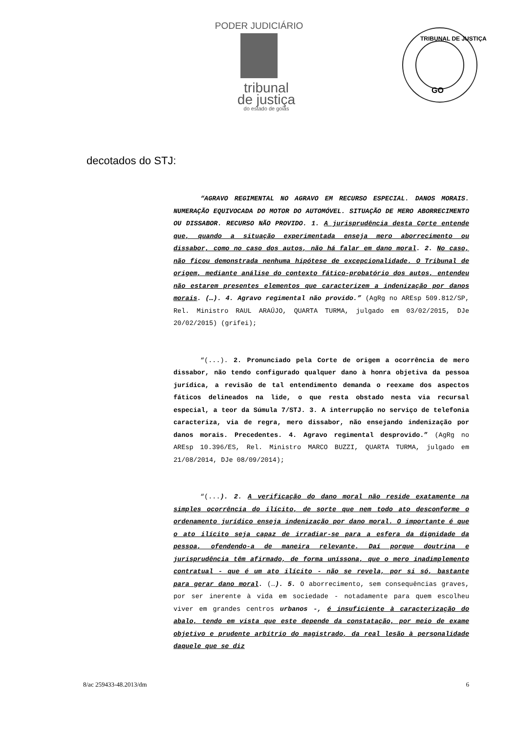PODER JUDICIÁRIO
tribunal
de justiça
do estado de goiás
GO
TRIBUNAL DE JUSTIÇA
decotados do STJ:
“AGRAVO REGIMENTAL NO AGRAVO EM RECURSO ESPECIAL. DANOS MORAIS. NUMERAÇÃO EQUIVOCADA DO MOTOR DO AUTOMÓVEL. SITUAÇÃO DE MERO ABORRECIMENTO OU DISSABOR. RECURSO NÃO PROVIDO. 1. A jurisprudência desta Corte entende que, quando a situação experimentada enseja mero aborrecimento ou dissabor, como no caso dos autos, não há falar em dano moral. 2. No caso, não ficou demonstrada nenhuma hipótese de excepcionalidade. O Tribunal de origem, mediante análise do contexto fático-probatório dos autos, entendeu não estarem presentes elementos que caracterizem a indenização por danos morais. (…). 4. Agravo regimental não provido.” (AgRg no AREsp 509.812/SP, Rel. Ministro RAUL ARAÚJO, QUARTA TURMA, julgado em 03/02/2015, DJe 20/02/2015) (grifei);
“(...). 2. Pronunciado pela Corte de origem a ocorrência de mero dissabor, não tendo configurado qualquer dano à honra objetiva da pessoa jurídica, a revisão de tal entendimento demanda o reexame dos aspectos fáticos delineados na lide, o que resta obstado nesta via recursal especial, a teor da Súmula 7/STJ. 3. A interrupção no serviço de telefonia caracteriza, via de regra, mero dissabor, não ensejando indenização por danos morais. Precedentes. 4. Agravo regimental desprovido.” (AgRg no AREsp 10.396/ES, Rel. Ministro MARCO BUZZI, QUARTA TURMA, julgado em 21/08/2014, DJe 08/09/2014);
“(...). 2. A verificação do dano moral não reside exatamente na simples ocorrência do ilícito, de sorte que nem todo ato desconforme o ordenamento jurídico enseja indenização por dano moral. O importante é que o ato ilícito seja capaz de irradiar-se para a esfera da dignidade da pessoa, ofendendo-a de maneira relevante. Daí porque doutrina e jurisprudência têm afirmado, de forma uníssona, que o mero inadimplemento contratual - que é um ato ilícito - não se revela, por si só, bastante para gerar dano moral. (…). 5. O aborrecimento, sem consequências graves, por ser inerente à vida em sociedade - notadamente para quem escolheu viver em grandes centros urbanos -, é insuficiente à caracterização do abalo, tendo em vista que este depende da constatação, por meio de exame objetivo e prudente arbítrio do magistrado, da real lesão à personalidade daquele que se diz
8/ac 259433-48.2013/dm 6